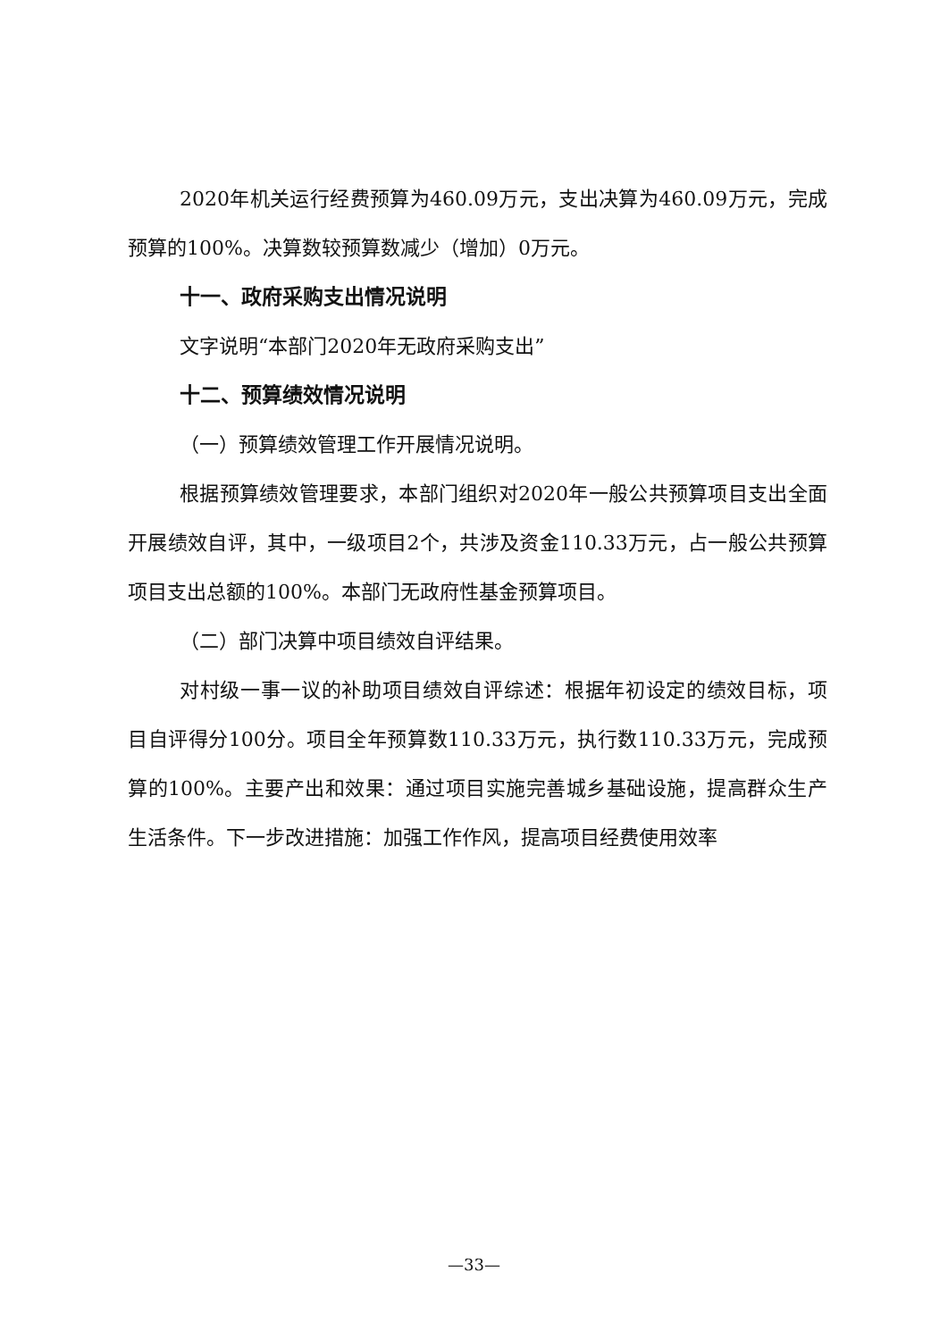2020年机关运行经费预算为460.09万元，支出决算为460.09万元，完成预算的100%。决算数较预算数减少（增加）0万元。
十一、政府采购支出情况说明
文字说明“本部门2020年无政府采购支出”
十二、预算绩效情况说明
（一）预算绩效管理工作开展情况说明。
根据预算绩效管理要求，本部门组织对2020年一般公共预算项目支出全面开展绩效自评，其中，一级项目2个，共涉及资金110.33万元，占一般公共预算项目支出总额的100%。本部门无政府性基金预算项目。
（二）部门决算中项目绩效自评结果。
对村级一事一议的补助项目绩效自评综述：根据年初设定的绩效目标，项目自评得分100分。项目全年预算数110.33万元，执行数110.33万元，完成预算的100%。主要产出和效果：通过项目实施完善城乡基础设施，提高群众生产生活条件。下一步改进措施：加强工作作风，提高项目经费使用效率
—33—